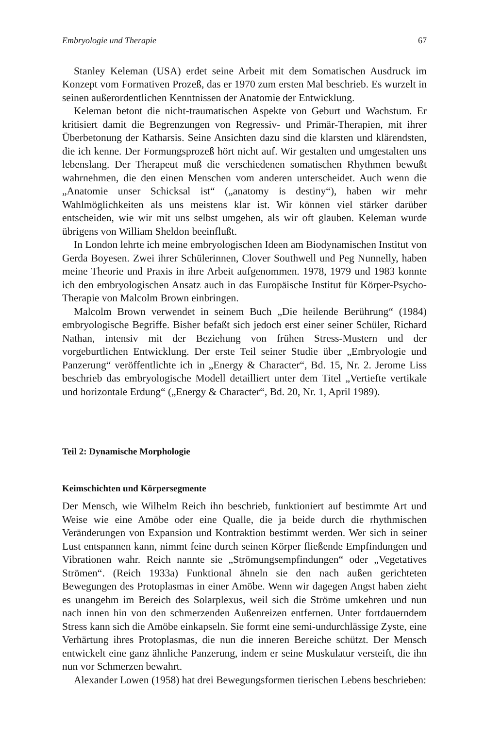Embryologie und Therapie 67
Stanley Keleman (USA) erdet seine Arbeit mit dem Somatischen Ausdruck im Konzept vom Formativen Prozeß, das er 1970 zum ersten Mal beschrieb. Es wurzelt in seinen außerordentlichen Kenntnissen der Anatomie der Entwicklung.
Keleman betont die nicht-traumatischen Aspekte von Geburt und Wachstum. Er kritisiert damit die Begrenzungen von Regressiv- und Primär-Therapien, mit ihrer Überbetonung der Katharsis. Seine Ansichten dazu sind die klarsten und klärendsten, die ich kenne. Der Formungsprozeß hört nicht auf. Wir gestalten und umgestalten uns lebenslang. Der Therapeut muß die verschiedenen somatischen Rhythmen bewußt wahrnehmen, die den einen Menschen vom anderen unterscheidet. Auch wenn die „Anatomie unser Schicksal ist“ („anatomy is destiny“), haben wir mehr Wahlmöglichkeiten als uns meistens klar ist. Wir können viel stärker darüber entscheiden, wie wir mit uns selbst umgehen, als wir oft glauben. Keleman wurde übrigens von William Sheldon beeinflußt.
In London lehrte ich meine embryologischen Ideen am Biodynamischen Institut von Gerda Boyesen. Zwei ihrer Schülerinnen, Clover Southwell und Peg Nunnelly, haben meine Theorie und Praxis in ihre Arbeit aufgenommen. 1978, 1979 und 1983 konnte ich den embryologischen Ansatz auch in das Europäische Institut für Körper-Psycho-Therapie von Malcolm Brown einbringen.
Malcolm Brown verwendet in seinem Buch „Die heilende Berührung“ (1984) embryologische Begriffe. Bisher befaßt sich jedoch erst einer seiner Schüler, Richard Nathan, intensiv mit der Beziehung von frühen Stress-Mustern und der vorgeburtlichen Entwicklung. Der erste Teil seiner Studie über „Embryologie und Panzerung“ veröffentlichte ich in „Energy & Character“, Bd. 15, Nr. 2. Jerome Liss beschrieb das embryologische Modell detailliert unter dem Titel „Vertiefte vertikale und horizontale Erdung“ („Energy & Character“, Bd. 20, Nr. 1, April 1989).
Teil 2: Dynamische Morphologie
Keimschichten und Körpersegmente
Der Mensch, wie Wilhelm Reich ihn beschrieb, funktioniert auf bestimmte Art und Weise wie eine Amöbe oder eine Qualle, die ja beide durch die rhythmischen Veränderungen von Expansion und Kontraktion bestimmt werden. Wer sich in seiner Lust entspannen kann, nimmt feine durch seinen Körper fließende Empfindungen und Vibrationen wahr. Reich nannte sie „Strömungsempfindungen“ oder „Vegetatives Strömen“. (Reich 1933a) Funktional ähneln sie den nach außen gerichteten Bewegungen des Protoplasmas in einer Amöbe. Wenn wir dagegen Angst haben zieht es unangehm im Bereich des Solarplexus, weil sich die Ströme umkehren und nun nach innen hin von den schmerzenden Außenreizen entfernen. Unter fortdauerndem Stress kann sich die Amöbe einkapseln. Sie formt eine semi-undurchlässige Zyste, eine Verhärtung ihres Protoplasmas, die nun die inneren Bereiche schützt. Der Mensch entwickelt eine ganz ähnliche Panzerung, indem er seine Muskulatur versteift, die ihn nun vor Schmerzen bewahrt.
Alexander Lowen (1958) hat drei Bewegungsformen tierischen Lebens beschrieben: